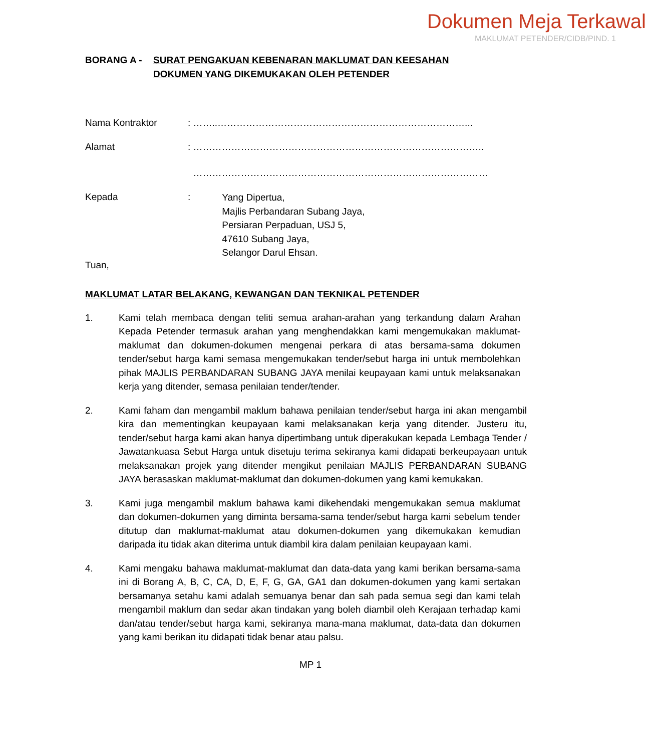Dokumen Meja Terkawal
MAKLUMAT PETENDER/CIDB/PIND. 1
BORANG A - SURAT PENGAKUAN KEBENARAN MAKLUMAT DAN KEESAHAN
DOKUMEN YANG DIKEMUKAKAN OLEH PETENDER
Nama Kontraktor : ……..……………………………………………………………………...
Alamat : ………………………………………………………………………………..
…………………………………………………………………………………
Kepada :
Yang Dipertua,
Majlis Perbandaran Subang Jaya,
Persiaran Perpaduan, USJ 5,
47610 Subang Jaya,
Selangor Darul Ehsan.
Tuan,
MAKLUMAT LATAR BELAKANG, KEWANGAN DAN TEKNIKAL PETENDER
1. Kami telah membaca dengan teliti semua arahan-arahan yang terkandung dalam Arahan Kepada Petender termasuk arahan yang menghendakkan kami mengemukakan maklumat-maklumat dan dokumen-dokumen mengenai perkara di atas bersama-sama dokumen tender/sebut harga kami semasa mengemukakan tender/sebut harga ini untuk membolehkan pihak MAJLIS PERBANDARAN SUBANG JAYA menilai keupayaan kami untuk melaksanakan kerja yang ditender, semasa penilaian tender/tender.
2. Kami faham dan mengambil maklum bahawa penilaian tender/sebut harga ini akan mengambil kira dan mementingkan keupayaan kami melaksanakan kerja yang ditender. Justeru itu, tender/sebut harga kami akan hanya dipertimbang untuk diperakukan kepada Lembaga Tender / Jawatankuasa Sebut Harga untuk disetuju terima sekiranya kami didapati berkeupayaan untuk melaksanakan projek yang ditender mengikut penilaian MAJLIS PERBANDARAN SUBANG JAYA berasaskan maklumat-maklumat dan dokumen-dokumen yang kami kemukakan.
3. Kami juga mengambil maklum bahawa kami dikehendaki mengemukakan semua maklumat dan dokumen-dokumen yang diminta bersama-sama tender/sebut harga kami sebelum tender ditutup dan maklumat-maklumat atau dokumen-dokumen yang dikemukakan kemudian daripada itu tidak akan diterima untuk diambil kira dalam penilaian keupayaan kami.
4. Kami mengaku bahawa maklumat-maklumat dan data-data yang kami berikan bersama-sama ini di Borang A, B, C, CA, D, E, F, G, GA, GA1 dan dokumen-dokumen yang kami sertakan bersamanya setahu kami adalah semuanya benar dan sah pada semua segi dan kami telah mengambil maklum dan sedar akan tindakan yang boleh diambil oleh Kerajaan terhadap kami dan/atau tender/sebut harga kami, sekiranya mana-mana maklumat, data-data dan dokumen yang kami berikan itu didapati tidak benar atau palsu.
MP 1